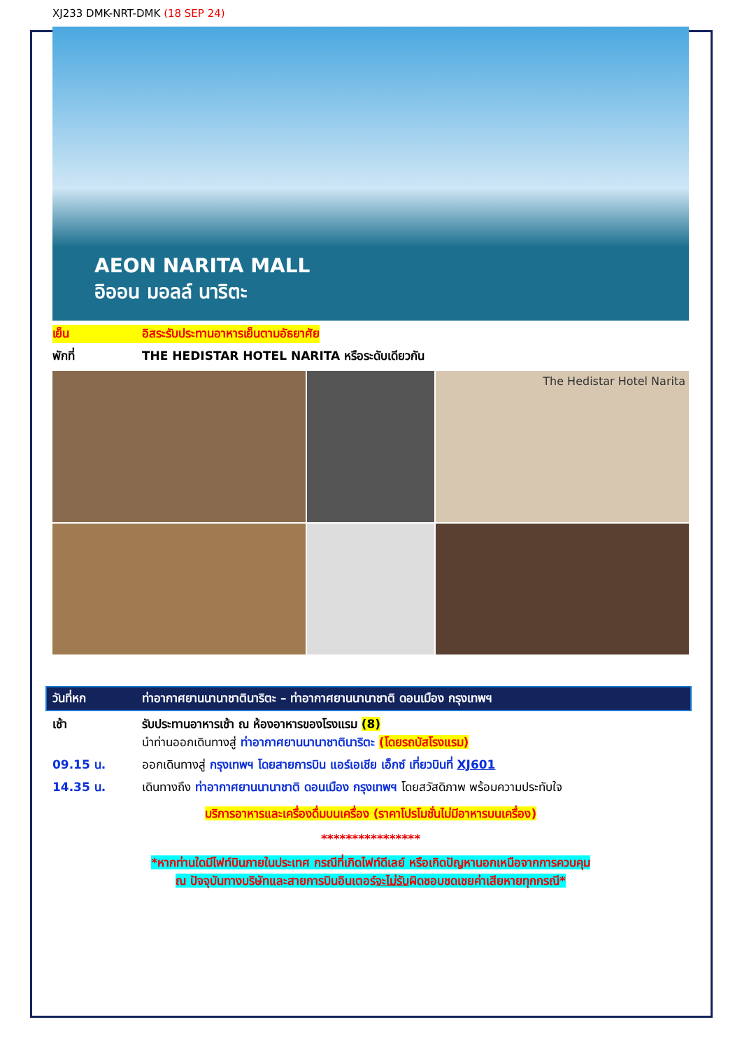XJ233 DMK-NRT-DMK (18 SEP 24)
AEON NARITA MALL
อิออน มอลล์ นาริตะ
เย็น อิสระรับประทานอาหารเย็นตามอัธยาศัย
พักที่ THE HEDISTAR HOTEL NARITA หรือระดับเดียวกัน
The Hedistar Hotel Narita
วันที่หก ท่าอากาศยานนานาชาตินาริตะ – ท่าอากาศยานนานาชาติ ดอนเมือง กรุงเทพฯ
เช้า รับประทานอาหารเช้า ณ ห้องอาหารของโรงแรม (8)
นำท่านออกเดินทางสู่ ท่าอากาศยานนานาชาตินาริตะ (โดยรถบัสโรงแรม)
09.15 น. ออกเดินทางสู่ กรุงเทพฯ โดยสายการบิน แอร์เอเชีย เอ็กซ์ เที่ยวบินที่ XJ601
14.35 น. เดินทางถึง ท่าอากาศยานนานาชาติ ดอนเมือง กรุงเทพฯ โดยสวัสดิภาพ พร้อมความประทับใจ
บริการอาหารและเครื่องดื่มบนเครื่อง (ราคาโปรโมชั่นไม่มีอาหารบนเครื่อง)
****************
*หากท่านใดมีไฟท์บินภายในประเทศ กรณีที่เกิดไฟท์ดีเลย์ หรือเกิดปัญหานอกเหนือจากการควบคุม
ณ ปัจจุบันทางบริษัทและสายการบินอินเตอร์จะไม่รับผิดชอบชดเชยค่าเสียหายทุกกรณี*